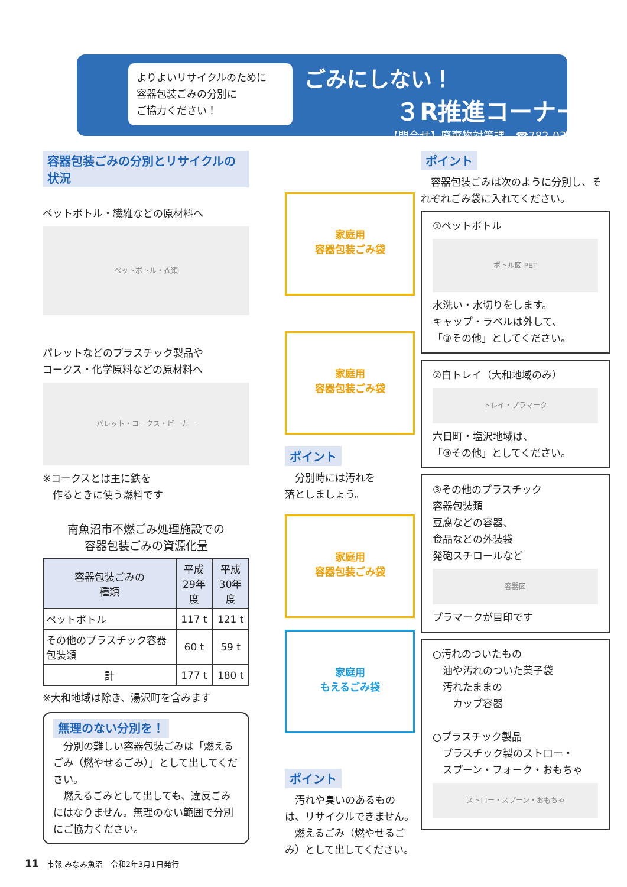よりよいリサイクルのために
容器包装ごみの分別に
ご協力ください！
ごみにしない！
３R推進コーナー
【問合せ】廃棄物対策課　☎782-0339
容器包装ごみの分別とリサイクルの状況
ペットボトル・繊維などの原材料へ
ペットボトル・衣類
パレットなどのプラスチック製品や
コークス・化学原料などの原材料へ
パレット・コークス・ビーカー
※コークスとは主に鉄を
　作るときに使う燃料です
南魚沼市不燃ごみ処理施設での
容器包装ごみの資源化量
| 容器包装ごみの 種類 | 平成 29年度 | 平成 30年度 |
| --- | --- | --- |
| ペットボトル | 117 t | 121 t |
| その他のプラスチック容器包装類 | 60 t | 59 t |
| 計 | 177 t | 180 t |
※大和地域は除き、湯沢町を含みます
無理のない分別を！
　分別の難しい容器包装ごみは「燃えるごみ（燃やせるごみ）」として出してください。
　燃えるごみとして出しても、違反ごみにはなりません。無理のない範囲で分別にご協力ください。
家庭用
容器包装ごみ袋
家庭用
容器包装ごみ袋
ポイント
　分別時には汚れを
落としましょう。
家庭用
容器包装ごみ袋
家庭用
もえるごみ袋
ポイント
　汚れや臭いのあるものは、リサイクルできません。
　燃えるごみ（燃やせるごみ）として出してください。
ポイント
　容器包装ごみは次のように分別し、それぞれごみ袋に入れてください。
①ペットボトル
ボトル図 PET
水洗い・水切りをします。
キャップ・ラベルは外して、
「③その他」としてください。
②白トレイ（大和地域のみ）
トレイ・プラマーク
六日町・塩沢地域は、
「③その他」としてください。
③その他のプラスチック
容器包装類
豆腐などの容器、
食品などの外装袋
発砲スチロールなど
容器図
プラマークが目印です
○汚れのついたもの
　油や汚れのついた菓子袋
　汚れたままの
　　カップ容器
○プラスチック製品
　プラスチック製のストロー・
　スプーン・フォーク・おもちゃ
ストロー・スプーン・おもちゃ
11　市報 みなみ魚沼　令和2年3月1日発行